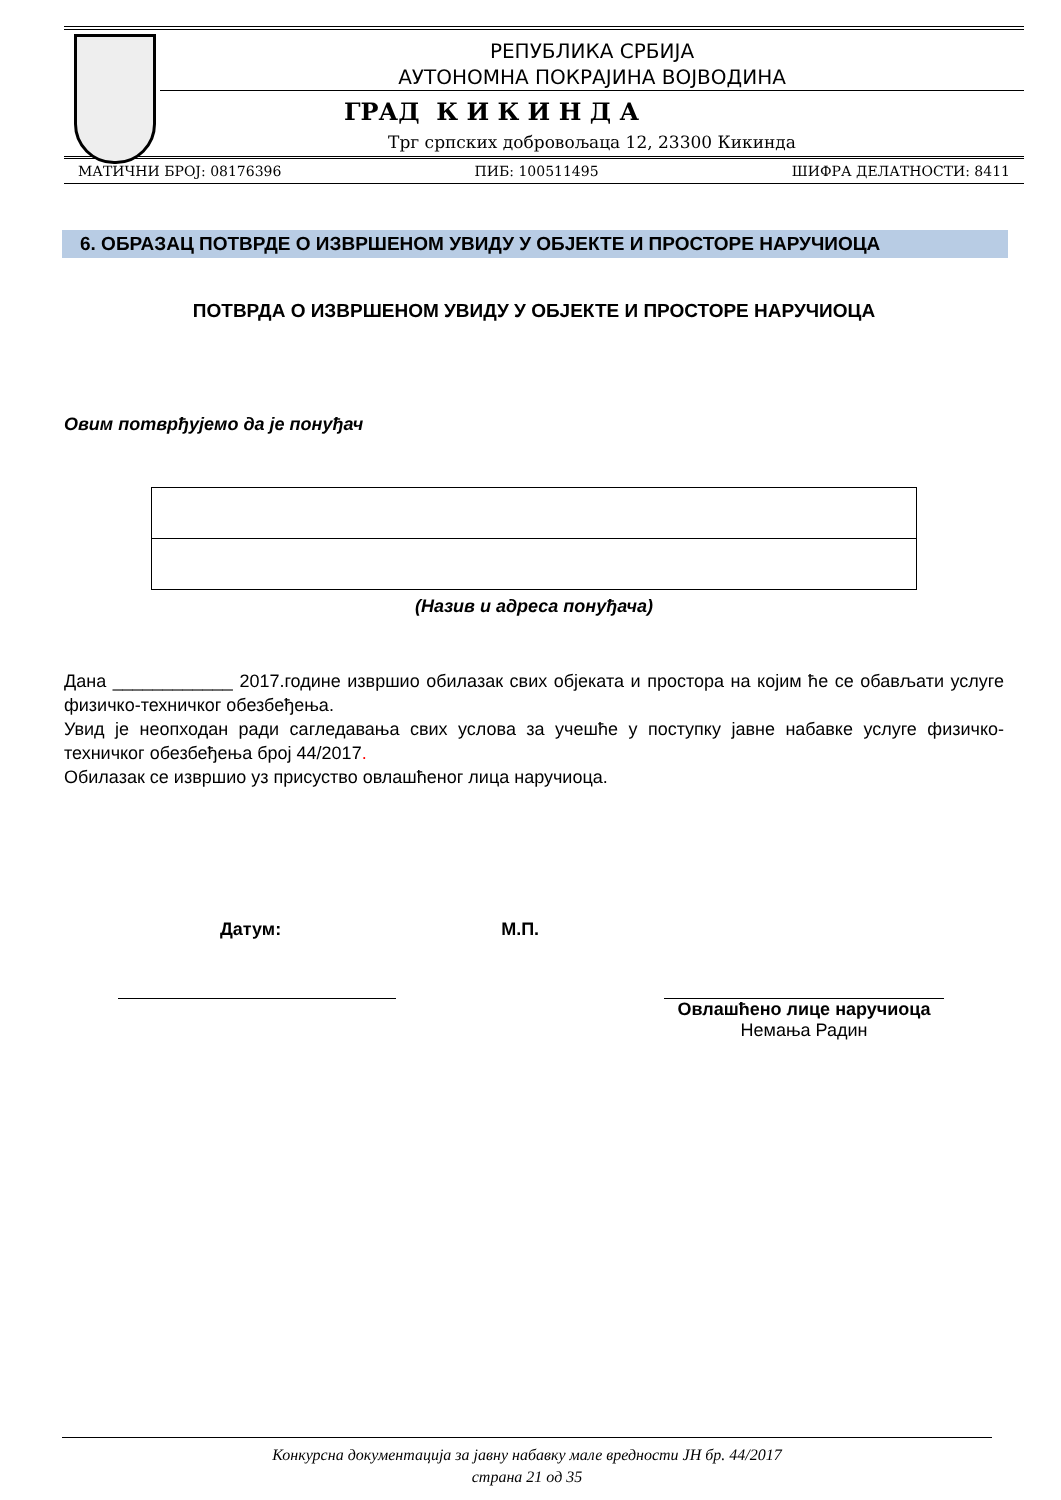РЕПУБЛИКА СРБИЈА
АУТОНОМНА ПОКРАЈИНА ВОЈВОДИНА
ГРАД К И К И Н Д А
Трг српских добровољаца 12, 23300 Кикинда
МАТИЧНИ БРОЈ: 08176396 ПИБ: 100511495 ШИФРА ДЕЛАТНОСТИ: 8411
6. ОБРАЗАЦ ПОТВРДЕ О ИЗВРШЕНОМ УВИДУ У ОБЈЕКТЕ И ПРОСТОРЕ НАРУЧИОЦА
ПОТВРДА О ИЗВРШЕНОМ УВИДУ У ОБЈЕКТЕ И ПРОСТОРЕ НАРУЧИОЦА
Овим потврђујемо да је понуђач
(Назив и адреса понуђача)
Дана ____________ 2017.године извршио обилазак свих објеката и простора на којим ће се обављати услуге физичко-техничког обезбеђења.
Увид је неопходан ради сагледавања свих услова за учешће у поступку јавне набавке услуге физичко-техничког обезбеђења број 44/2017.
Обилазак се извршио уз присуство овлашћеног лица наручиоца.
Датум: М.П.
Овлашћено лице наручиоца
Немања Радин
Конкурсна документација за јавну набавку мале вредности ЈН бр. 44/2017
страна 21 од 35